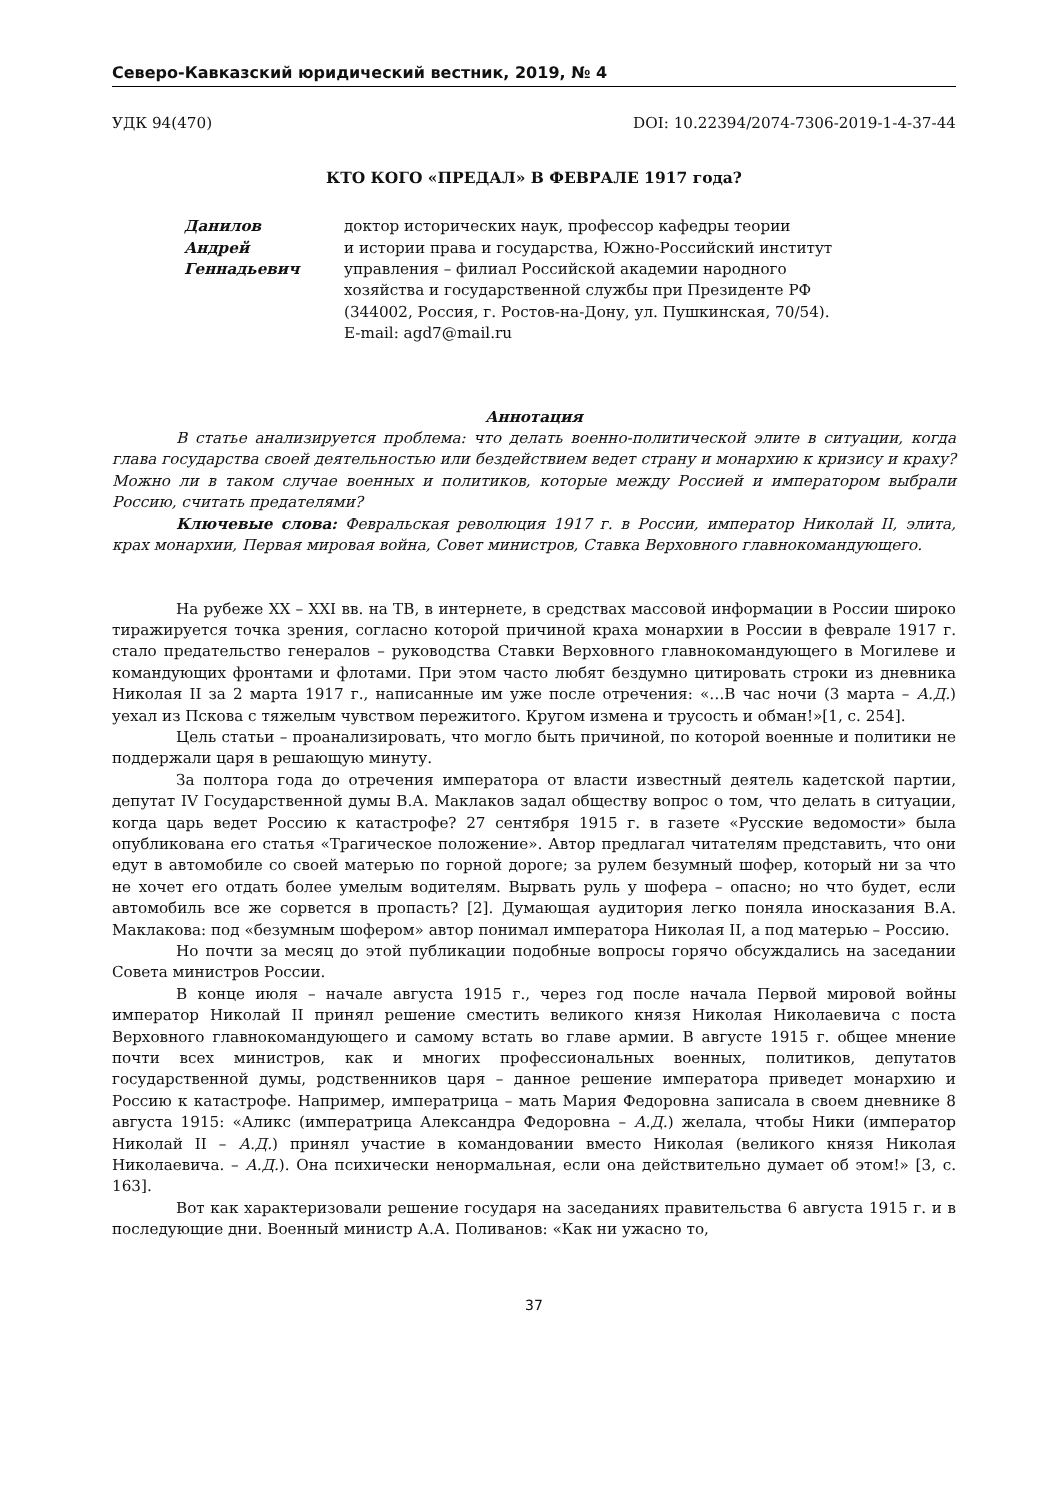Северо-Кавказский юридический вестник, 2019, № 4
УДК 94(470) DOI: 10.22394/2074-7306-2019-1-4-37-44
КТО КОГО «ПРЕДАЛ» В ФЕВРАЛЕ 1917 года?
Данилов
Андрей
Геннадьевич
доктор исторических наук, профессор кафедры теории
и истории права и государства, Южно-Российский институт
управления – филиал Российской академии народного
хозяйства и государственной службы при Президенте РФ
(344002, Россия, г. Ростов-на-Дону, ул. Пушкинская, 70/54).
E-mail: agd7@mail.ru
Аннотация
В статье анализируется проблема: что делать военно-политической элите в ситуации, когда глава государства своей деятельностью или бездействием ведет страну и монархию к кризису и краху? Можно ли в таком случае военных и политиков, которые между Россией и императором выбрали Россию, считать предателями?
Ключевые слова: Февральская революция 1917 г. в России, император Николай II, элита, крах монархии, Первая мировая война, Совет министров, Ставка Верховного главнокомандующего.
На рубеже XX – XXI вв. на ТВ, в интернете, в средствах массовой информации в России широко тиражируется точка зрения, согласно которой причиной краха монархии в России в феврале 1917 г. стало предательство генералов – руководства Ставки Верховного главнокомандующего в Могилеве и командующих фронтами и флотами. При этом часто любят бездумно цитировать строки из дневника Николая II за 2 марта 1917 г., написанные им уже после отречения: «…В час ночи (3 марта – А.Д.) уехал из Пскова с тяжелым чувством пережитого. Кругом измена и трусость и обман!»[1, с. 254].
Цель статьи – проанализировать, что могло быть причиной, по которой военные и политики не поддержали царя в решающую минуту.
За полтора года до отречения императора от власти известный деятель кадетской партии, депутат IV Государственной думы В.А. Маклаков задал обществу вопрос о том, что делать в ситуации, когда царь ведет Россию к катастрофе? 27 сентября 1915 г. в газете «Русские ведомости» была опубликована его статья «Трагическое положение». Автор предлагал читателям представить, что они едут в автомобиле со своей матерью по горной дороге; за рулем безумный шофер, который ни за что не хочет его отдать более умелым водителям. Вырвать руль у шофера – опасно; но что будет, если автомобиль все же сорвется в пропасть? [2]. Думающая аудитория легко поняла иносказания В.А. Маклакова: под «безумным шофером» автор понимал императора Николая II, а под матерью – Россию.
Но почти за месяц до этой публикации подобные вопросы горячо обсуждались на заседании Совета министров России.
В конце июля – начале августа 1915 г., через год после начала Первой мировой войны император Николай II принял решение сместить великого князя Николая Николаевича с поста Верховного главнокомандующего и самому встать во главе армии. В августе 1915 г. общее мнение почти всех министров, как и многих профессиональных военных, политиков, депутатов государственной думы, родственников царя – данное решение императора приведет монархию и Россию к катастрофе. Например, императрица – мать Мария Федоровна записала в своем дневнике 8 августа 1915: «Аликс (императрица Александра Федоровна – А.Д.) желала, чтобы Ники (император Николай II – А.Д.) принял участие в командовании вместо Николая (великого князя Николая Николаевича. – А.Д.). Она психически ненормальная, если она действительно думает об этом!» [3, с. 163].
Вот как характеризовали решение государя на заседаниях правительства 6 августа 1915 г. и в последующие дни. Военный министр А.А. Поливанов: «Как ни ужасно то,
37